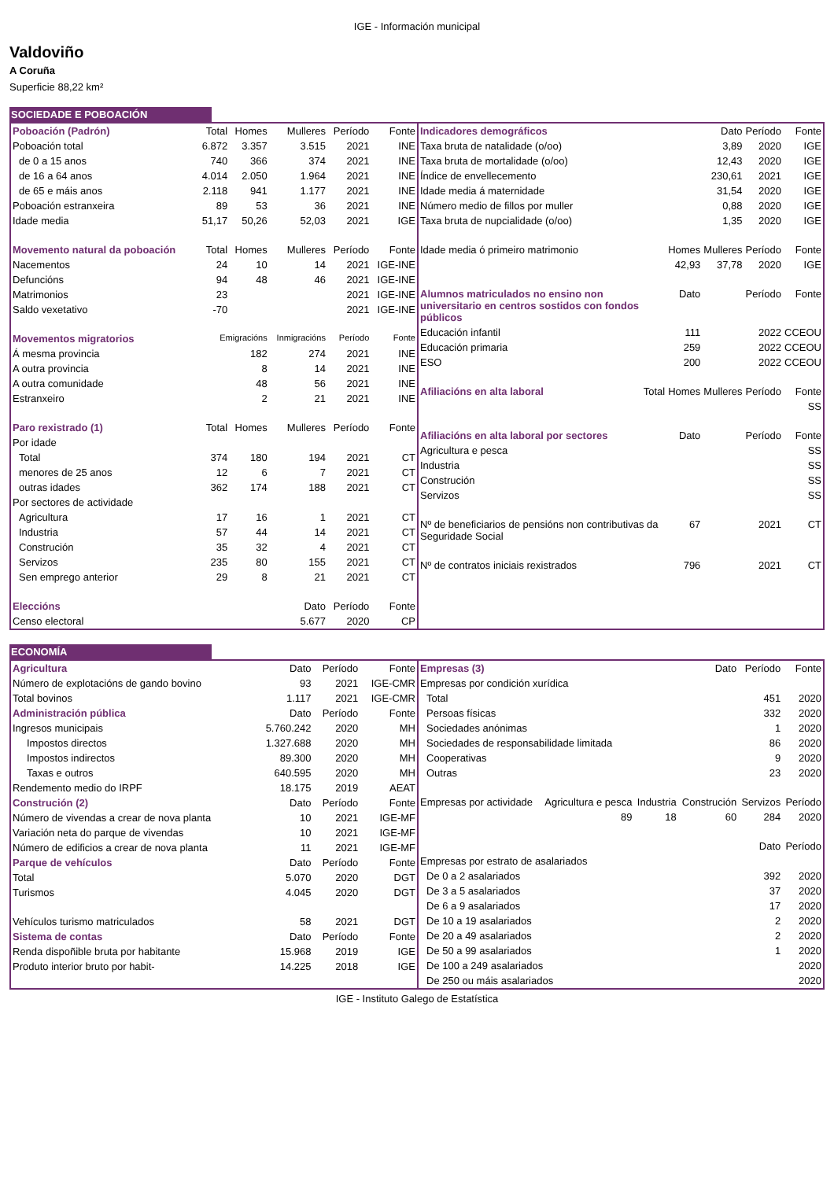IGE - Información municipal
Valdoviño
A Coruña
Superficie 88,22 km²
SOCIEDADE E POBOACIÓN
| Poboación (Padrón) | Total | Homes | Mulleres | Período | Fonte |
| --- | --- | --- | --- | --- | --- |
| Poboación total | 6.872 | 3.357 | 3.515 | 2021 | INE |
| de 0 a 15 anos | 740 | 366 | 374 | 2021 | INE |
| de 16 a 64 anos | 4.014 | 2.050 | 1.964 | 2021 | INE |
| de 65 e máis anos | 2.118 | 941 | 1.177 | 2021 | INE |
| Poboación estranxeira | 89 | 53 | 36 | 2021 | INE |
| Idade media | 51,17 | 50,26 | 52,03 | 2021 | IGE |
| Movemento natural da poboación | Total | Homes | Mulleres | Período | Fonte |
| Nacementos | 24 | 10 | 14 | 2021 | IGE-INE |
| Defuncións | 94 | 48 | 46 | 2021 | IGE-INE |
| Matrimonios | 23 | | | 2021 | IGE-INE |
| Saldo vexetativo | -70 | | | 2021 | IGE-INE |
| Movementos migratorios | Emigracións | | Inmigracións | Período | Fonte |
| Á mesma provincia | 182 | | 274 | 2021 | INE |
| A outra provincia | 8 | | 14 | 2021 | INE |
| A outra comunidade | 48 | | 56 | 2021 | INE |
| Estranxeiro | 2 | | 21 | 2021 | INE |
| Paro rexistrado (1) | Total | Homes | Mulleres | Período | Fonte |
| Por idade | | | | | |
| Total | 374 | 180 | 194 | 2021 | CT |
| menores de 25 anos | 12 | 6 | 7 | 2021 | CT |
| outras idades | 362 | 174 | 188 | 2021 | CT |
| Por sectores de actividade | | | | | |
| Agricultura | 17 | 16 | 1 | 2021 | CT |
| Industria | 57 | 44 | 14 | 2021 | CT |
| Construción | 35 | 32 | 4 | 2021 | CT |
| Servizos | 235 | 80 | 155 | 2021 | CT |
| Sen emprego anterior | 29 | 8 | 21 | 2021 | CT |
| Eleccións | | | Dato | Período | Fonte |
| Censo electoral | | | 5.677 | 2020 | CP |
| Indicadores demográficos | | | Dato | Período | Fonte |
| --- | --- | --- | --- | --- | --- |
| Taxa bruta de natalidade (o/oo) | | | 3,89 | 2020 | IGE |
| Taxa bruta de mortalidade (o/oo) | | | 12,43 | 2020 | IGE |
| Índice de envellecemento | | | 230,61 | 2021 | IGE |
| Idade media á maternidade | | | 31,54 | 2020 | IGE |
| Número medio de fillos por muller | | | 0,88 | 2020 | IGE |
| Taxa bruta de nupcialidade (o/oo) | | | 1,35 | 2020 | IGE |
| Idade media ó primeiro matrimonio | | Homes | Mulleres | Período | Fonte |
| | | 42,93 | 37,78 | 2020 | IGE |
| Alumnos matriculados no ensino non universitario en centros sostidos con fondos públicos | | Dato | | Período | Fonte |
| Educación infantil | | 111 | | 2022 | CCEOU |
| Educación primaria | | 259 | | 2022 | CCEOU |
| ESO | | 200 | | 2022 | CCEOU |
| Afiliacións en alta laboral | Total | Homes | Mulleres | Período | Fonte |
| | | | | | SS |
| Afiliacións en alta laboral por sectores | | Dato | | Período | Fonte |
| Agricultura e pesca | | | | | SS |
| Industria | | | | | SS |
| Construción | | | | | SS |
| Servizos | | | | | SS |
| Nº de beneficiarios de pensións non contributivas da Seguridade Social | | 67 | | 2021 | CT |
| Nº de contratos iniciais rexistrados | | 796 | | 2021 | CT |
ECONOMÍA
| Agricultura | Dato | Período | Fonte |
| --- | --- | --- | --- |
| Número de explotacións de gando bovino | 93 | 2021 | IGE-CMR |
| Total bovinos | 1.117 | 2021 | IGE-CMR |
| Administración pública | Dato | Período | Fonte |
| Ingresos municipais | 5.760.242 | 2020 | MH |
| Impostos directos | 1.327.688 | 2020 | MH |
| Impostos indirectos | 89.300 | 2020 | MH |
| Taxas e outros | 640.595 | 2020 | MH |
| Rendemento medio do IRPF | 18.175 | 2019 | AEAT |
| Construción (2) | Dato | Período | Fonte |
| Número de vivendas a crear de nova planta | 10 | 2021 | IGE-MF |
| Variación neta do parque de vivendas | 10 | 2021 | IGE-MF |
| Número de edificios a crear de nova planta | 11 | 2021 | IGE-MF |
| Parque de vehículos | Dato | Período | Fonte |
| Total | 5.070 | 2020 | DGT |
| Turismos | 4.045 | 2020 | DGT |
| Vehículos turismo matriculados | 58 | 2021 | DGT |
| Sistema de contas | Dato | Período | Fonte |
| Renda dispoñible bruta por habitante | 15.968 | 2019 | IGE |
| Produto interior bruto por habit- | 14.225 | 2018 | IGE |
| Empresas (3) | | | Dato | Período | Fonte |
| --- | --- | --- | --- | --- | --- |
| Empresas por condición xurídica | | | | | |
| Total | | | | 451 | 2020 |
| Persoas físicas | | | | 332 | 2020 |
| Sociedades anónimas | | | | 1 | 2020 |
| Sociedades de responsabilidade limitada | | | | 86 | 2020 |
| Cooperativas | | | | 9 | 2020 |
| Outras | | | | 23 | 2020 |
| Empresas por actividade | Agricultura e pesca | Industria | Construción | Servizos | Período |
| | 89 | 18 | 60 | 284 | 2020 |
| | | | | Dato | Período |
| Empresas por estrato de asalariados | | | | | |
| De 0 a 2 asalariados | | | | 392 | 2020 |
| De 3 a 5 asalariados | | | | 37 | 2020 |
| De 6 a 9 asalariados | | | | 17 | 2020 |
| De 10 a 19 asalariados | | | | 2 | 2020 |
| De 20 a 49 asalariados | | | | 2 | 2020 |
| De 50 a 99 asalariados | | | | 1 | 2020 |
| De 100 a 249 asalariados | | | | | 2020 |
| De 250 ou máis asalariados | | | | | 2020 |
IGE - Instituto Galego de Estatística